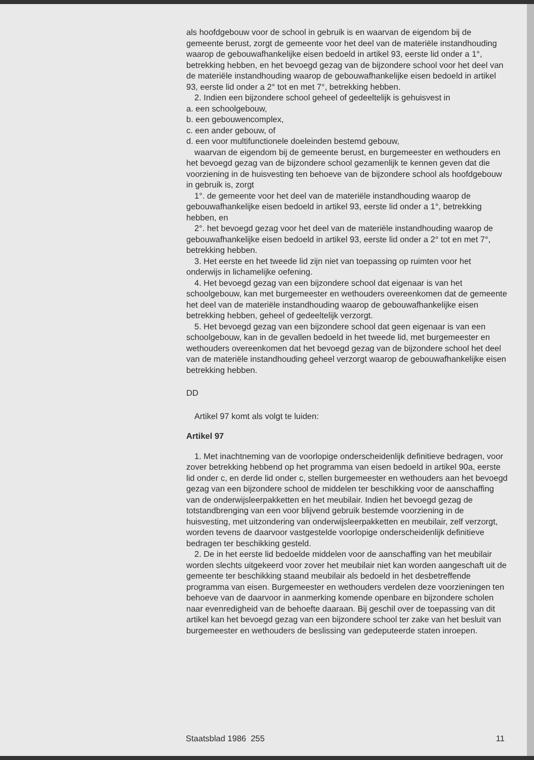als hoofdgebouw voor de school in gebruik is en waarvan de eigendom bij de gemeente berust, zorgt de gemeente voor het deel van de materiële instandhouding waarop de gebouwafhankelijke eisen bedoeld in artikel 93, eerste lid onder a 1°, betrekking hebben, en het bevoegd gezag van de bijzondere school voor het deel van de materiële instandhouding waarop de gebouwafhankelijke eisen bedoeld in artikel 93, eerste lid onder a 2° tot en met 7°, betrekking hebben.
2. Indien een bijzondere school geheel of gedeeltelijk is gehuisvest in
a. een schoolgebouw,
b. een gebouwencomplex,
c. een ander gebouw, of
d. een voor multifunctionele doeleinden bestemd gebouw,
waarvan de eigendom bij de gemeente berust, en burgemeester en wethouders en het bevoegd gezag van de bijzondere school gezamenlijk te kennen geven dat die voorziening in de huisvesting ten behoeve van de bijzondere school als hoofdgebouw in gebruik is, zorgt
1°. de gemeente voor het deel van de materiële instandhouding waarop de gebouwafhankelijke eisen bedoeld in artikel 93, eerste lid onder a 1°, betrekking hebben, en
2°. het bevoegd gezag voor het deel van de materiële instandhouding waarop de gebouwafhankelijke eisen bedoeld in artikel 93, eerste lid onder a 2° tot en met 7°, betrekking hebben.
3. Het eerste en het tweede lid zijn niet van toepassing op ruimten voor het onderwijs in lichamelijke oefening.
4. Het bevoegd gezag van een bijzondere school dat eigenaar is van het schoolgebouw, kan met burgemeester en wethouders overeenkomen dat de gemeente het deel van de materiële instandhouding waarop de gebouwafhankelijke eisen betrekking hebben, geheel of gedeeltelijk verzorgt.
5. Het bevoegd gezag van een bijzondere school dat geen eigenaar is van een schoolgebouw, kan in de gevallen bedoeld in het tweede lid, met burgemeester en wethouders overeenkomen dat het bevoegd gezag van de bijzondere school het deel van de materiële instandhouding geheel verzorgt waarop de gebouwafhankelijke eisen betrekking hebben.
DD
Artikel 97 komt als volgt te luiden:
Artikel 97
1. Met inachtneming van de voorlopige onderscheidenlijk definitieve bedragen, voor zover betrekking hebbend op het programma van eisen bedoeld in artikel 90a, eerste lid onder c, en derde lid onder c, stellen burgemeester en wethouders aan het bevoegd gezag van een bijzondere school de middelen ter beschikking voor de aanschaffing van de onderwijsleerpakketten en het meubilair. Indien het bevoegd gezag de totstandbrenging van een voor blijvend gebruik bestemde voorziening in de huisvesting, met uitzondering van onderwijsleerpakketten en meubilair, zelf verzorgt, worden tevens de daarvoor vastgestelde voorlopige onderscheidenlijk definitieve bedragen ter beschikking gesteld.
2. De in het eerste lid bedoelde middelen voor de aanschaffing van het meubilair worden slechts uitgekeerd voor zover het meubilair niet kan worden aangeschaft uit de gemeente ter beschikking staand meubilair als bedoeld in het desbetreffende programma van eisen. Burgemeester en wethouders verdelen deze voorzieningen ten behoeve van de daarvoor in aanmerking komende openbare en bijzondere scholen naar evenredigheid van de behoefte daaraan. Bij geschil over de toepassing van dit artikel kan het bevoegd gezag van een bijzondere school ter zake van het besluit van burgemeester en wethouders de beslissing van gedeputeerde staten inroepen.
Staatsblad 1986 255 11